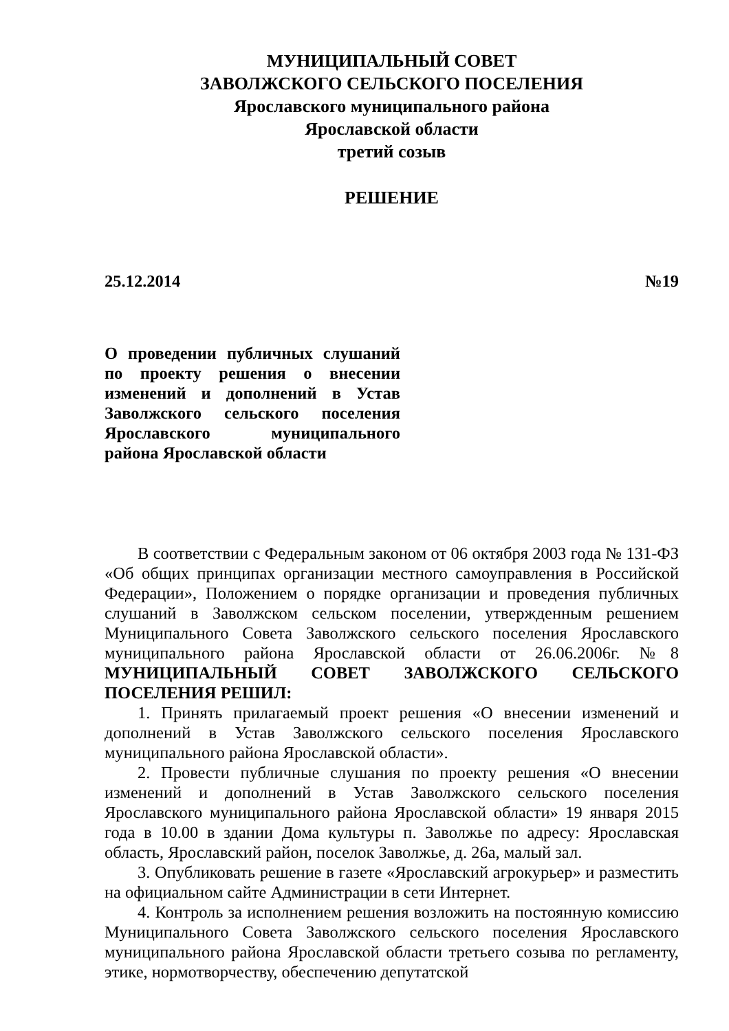МУНИЦИПАЛЬНЫЙ СОВЕТ
ЗАВОЛЖСКОГО СЕЛЬСКОГО ПОСЕЛЕНИЯ
Ярославского муниципального района
Ярославской области
третий созыв
РЕШЕНИЕ
25.12.2014 №19
О проведении публичных слушаний по проекту решения о внесении изменений и дополнений в Устав Заволжского сельского поселения Ярославского муниципального района Ярославской области
В соответствии с Федеральным законом от 06 октября 2003 года № 131-ФЗ «Об общих принципах организации местного самоуправления в Российской Федерации», Положением о порядке организации и проведения публичных слушаний в Заволжском сельском поселении, утвержденным решением Муниципального Совета Заволжского сельского поселения Ярославского муниципального района Ярославской области от 26.06.2006г. №8 МУНИЦИПАЛЬНЫЙ СОВЕТ ЗАВОЛЖСКОГО СЕЛЬСКОГО ПОСЕЛЕНИЯ РЕШИЛ:
1. Принять прилагаемый проект решения «О внесении изменений и дополнений в Устав Заволжского сельского поселения Ярославского муниципального района Ярославской области».
2. Провести публичные слушания по проекту решения «О внесении изменений и дополнений в Устав Заволжского сельского поселения Ярославского муниципального района Ярославской области» 19 января 2015 года в 10.00 в здании Дома культуры п. Заволжье по адресу: Ярославская область, Ярославский район, поселок Заволжье, д. 26а, малый зал.
3. Опубликовать решение в газете «Ярославский агрокурьер» и разместить на официальном сайте Администрации в сети Интернет.
4. Контроль за исполнением решения возложить на постоянную комиссию Муниципального Совета Заволжского сельского поселения Ярославского муниципального района Ярославской области третьего созыва по регламенту, этике, нормотворчеству, обеспечению депутатской